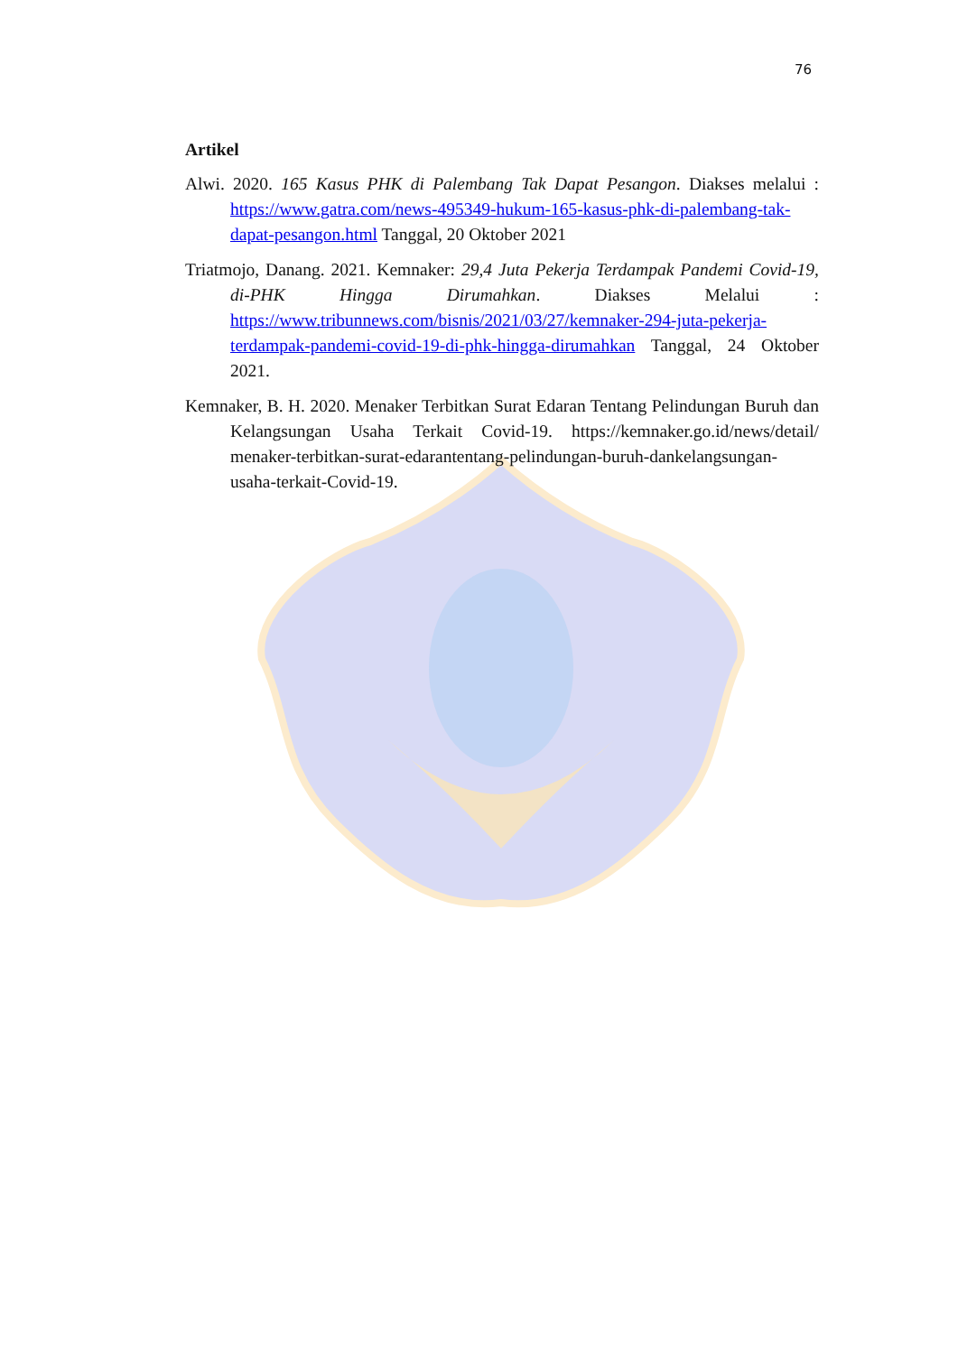76
Artikel
Alwi. 2020. 165 Kasus PHK di Palembang Tak Dapat Pesangon. Diakses melalui : https://www.gatra.com/news-495349-hukum-165-kasus-phk-di-palembang-tak-dapat-pesangon.html Tanggal, 20 Oktober 2021
Triatmojo, Danang. 2021. Kemnaker: 29,4 Juta Pekerja Terdampak Pandemi Covid-19, di-PHK Hingga Dirumahkan. Diakses Melalui : https://www.tribunnews.com/bisnis/2021/03/27/kemnaker-294-juta-pekerja-terdampak-pandemi-covid-19-di-phk-hingga-dirumahkan Tanggal, 24 Oktober 2021.
Kemnaker, B. H. 2020. Menaker Terbitkan Surat Edaran Tentang Pelindungan Buruh dan Kelangsungan Usaha Terkait Covid-19. https://kemnaker.go.id/news/detail/ menaker-terbitkan-surat-edarantentang-pelindungan-buruh-dankelangsungan-usaha-terkait-Covid-19.